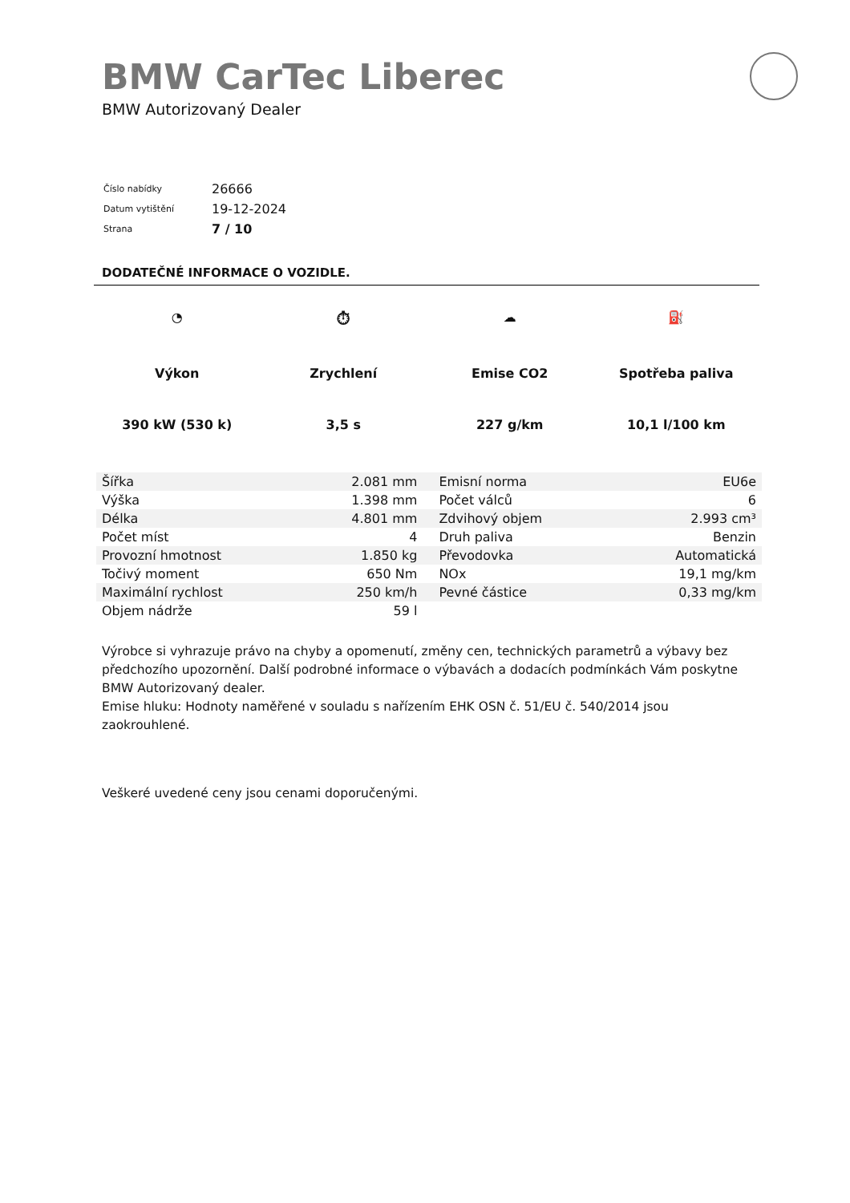BMW CarTec Liberec
BMW Autorizovaný Dealer
| Číslo nabídky | 26666 |
| Datum vytištění | 19-12-2024 |
| Strana | 7 / 10 |
DODATEČNÉ INFORMACE O VOZIDLE.
◔
Výkon
390 kW (530 k)
⏱
Zrychlení
3,5 s
☁
Emise CO2
227 g/km
⛽
Spotřeba paliva
10,1 l/100 km
| Šířka | 2.081 mm | Emisní norma | EU6e |
| Výška | 1.398 mm | Počet válců | 6 |
| Délka | 4.801 mm | Zdvihový objem | 2.993 cm³ |
| Počet míst | 4 | Druh paliva | Benzin |
| Provozní hmotnost | 1.850 kg | Převodovka | Automatická |
| Točivý moment | 650 Nm | NOx | 19,1 mg/km |
| Maximální rychlost | 250 km/h | Pevné částice | 0,33 mg/km |
| Objem nádrže | 59 l | | |
Výrobce si vyhrazuje právo na chyby a opomenutí, změny cen, technických parametrů a výbavy bez předchozího upozornění. Další podrobné informace o výbavách a dodacích podmínkách Vám poskytne BMW Autorizovaný dealer.
Emise hluku: Hodnoty naměřené v souladu s nařízením EHK OSN č. 51/EU č. 540/2014 jsou zaokrouhlené.
Veškeré uvedené ceny jsou cenami doporučenými.